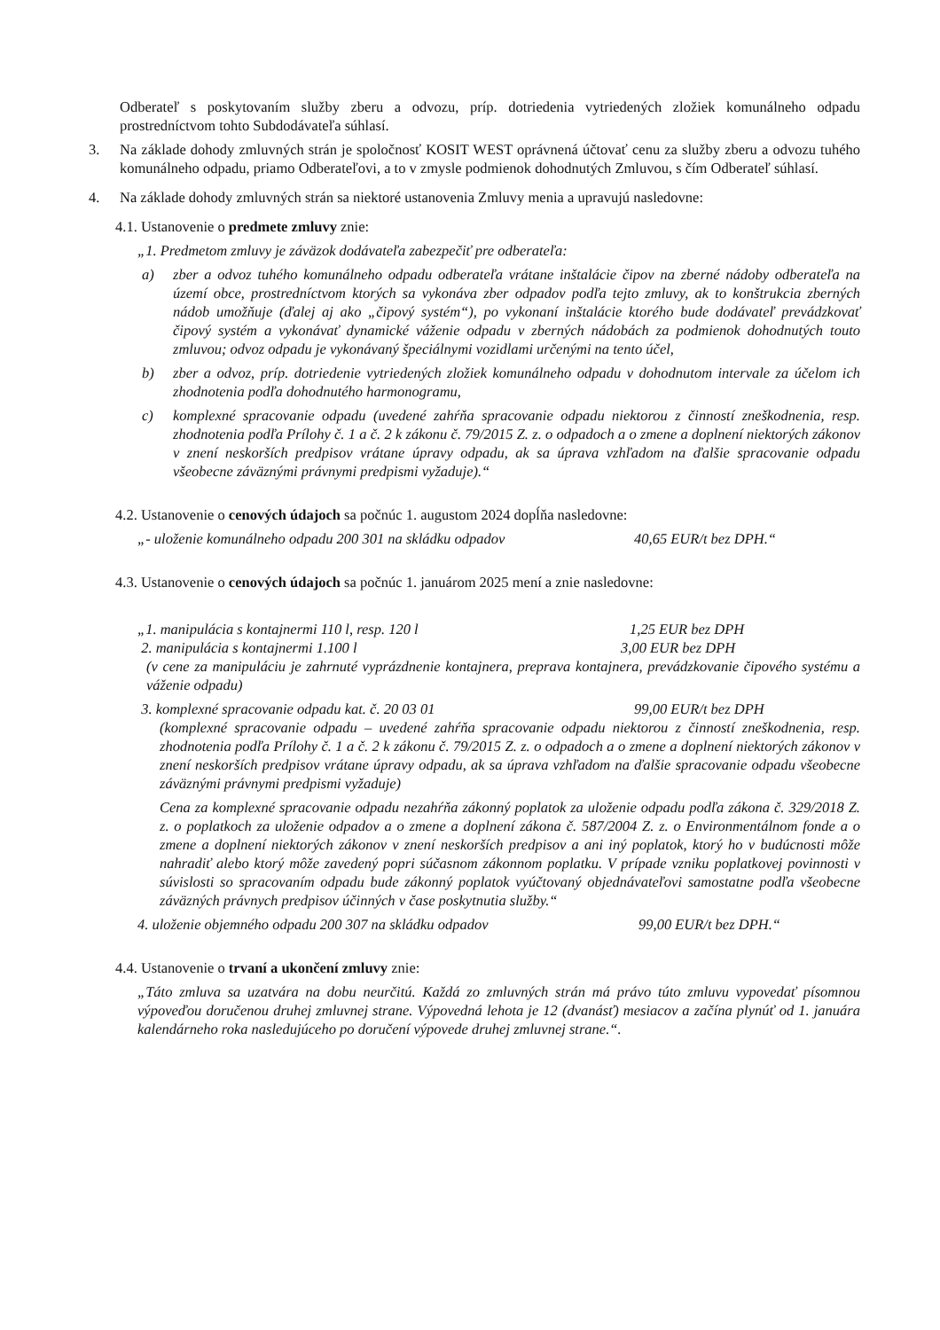Odberateľ s poskytovaním služby zberu a odvozu, príp. dotriedenia vytriedených zložiek komunálneho odpadu prostredníctvom tohto Subdodávateľa súhlasí.
3. Na základe dohody zmluvných strán je spoločnosť KOSIT WEST oprávnená účtovať cenu za služby zberu a odvozu tuhého komunálneho odpadu, priamo Odberateľovi, a to v zmysle podmienok dohodnutých Zmluvou, s čím Odberateľ súhlasí.
4. Na základe dohody zmluvných strán sa niektoré ustanovenia Zmluvy menia a upravujú nasledovne:
4.1. Ustanovenie o predmete zmluvy znie:
„1. Predmetom zmluvy je záväzok dodávateľa zabezpečiť pre odberateľa:
a) zber a odvoz tuhého komunálneho odpadu odberateľa vrátane inštalácie čipov na zberné nádoby odberateľa na území obce, prostredníctvom ktorých sa vykonáva zber odpadov podľa tejto zmluvy, ak to konštrukcia zberných nádob umožňuje (ďalej aj ako „čipový systém“), po vykonaní inštalácie ktorého bude dodávateľ prevádzkovať čipový systém a vykonávať dynamické váženie odpadu v zberných nádobách za podmienok dohodnutých touto zmluvou; odvoz odpadu je vykonávaný špeciálnymi vozidlami určenými na tento účel,
b) zber a odvoz, príp. dotriedenie vytriedených zložiek komunálneho odpadu v dohodnutom intervale za účelom ich zhodnotenia podľa dohodnutého harmonogramu,
c) komplexné spracovanie odpadu (uvedené zahŕňa spracovanie odpadu niektorou z činností zneškodnenia, resp. zhodnotenia podľa Prílohy č. 1 a č. 2 k zákonu č. 79/2015 Z. z. o odpadoch a o zmene a doplnení niektorých zákonov v znení neskorších predpisov vrátane úpravy odpadu, ak sa úprava vzhľadom na ďalšie spracovanie odpadu všeobecne záväznými právnymi predpismi vyžaduje).“
4.2. Ustanovenie o cenových údajoch sa počnúc 1. augustom 2024 dopĺňa nasledovne:
„- uloženie komunálneho odpadu 200 301 na skládku odpadov 40,65 EUR/t bez DPH.“
4.3. Ustanovenie o cenových údajoch sa počnúc 1. januárom 2025 mení a znie nasledovne:
„1. manipulácia s kontajnermi 110 l, resp. 120 l 1,25 EUR bez DPH
2. manipulácia s kontajnermi 1.100 l 3,00 EUR bez DPH
(v cene za manipuláciu je zahrnuté vyprázdnenie kontajnera, preprava kontajnera, prevádzkovanie čipového systému a váženie odpadu)
3. komplexné spracovanie odpadu kat. č. 20 03 01 99,00 EUR/t bez DPH
(komplexné spracovanie odpadu – uvedené zahŕňa spracovanie odpadu niektorou z činností zneškodnenia, resp. zhodnotenia podľa Prílohy č. 1 a č. 2 k zákonu č. 79/2015 Z. z. o odpadoch a o zmene a doplnení niektorých zákonov v znení neskorších predpisov vrátane úpravy odpadu, ak sa úprava vzhľadom na ďalšie spracovanie odpadu všeobecne záväznými právnymi predpismi vyžaduje)
Cena za komplexné spracovanie odpadu nezahŕňa zákonný poplatok za uloženie odpadu podľa zákona č. 329/2018 Z. z. o poplatkoch za uloženie odpadov a o zmene a doplnení zákona č. 587/2004 Z. z. o Environmentálnom fonde a o zmene a doplnení niektorých zákonov v znení neskorších predpisov a ani iný poplatok, ktorý ho v budúcnosti môže nahradiť alebo ktorý môže zavedený popri súčasnom zákonnom poplatku. V prípade vzniku poplatkovej povinnosti v súvislosti so spracovaním odpadu bude zákonný poplatok vyúčtovaný objednávateľovi samostatne podľa všeobecne záväzných právnych predpisov účinných v čase poskytnutia služby.“
4. uloženie objemného odpadu 200 307 na skládku odpadov 99,00 EUR/t bez DPH.“
4.4. Ustanovenie o trvaní a ukončení zmluvy znie:
„Táto zmluva sa uzatvára na dobu neurčitú. Každá zo zmluvných strán má právo túto zmluvu vypovedať písomnou výpoveďou doručenou druhej zmluvnej strane. Výpovedná lehota je 12 (dvanásť) mesiacov a začína plynúť od 1. januára kalendárneho roka nasledujúceho po doručení výpovede druhej zmluvnej strane.“.